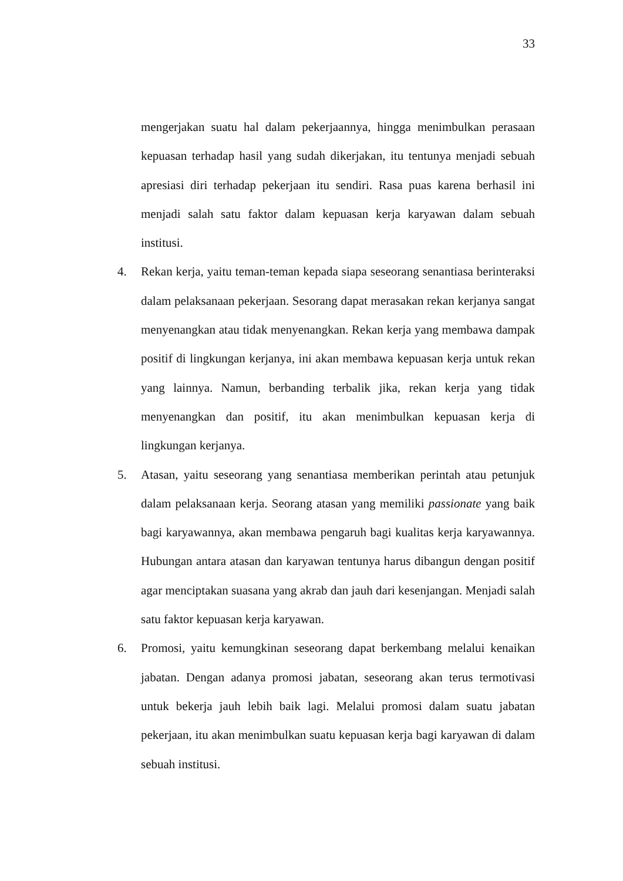33
mengerjakan suatu hal dalam pekerjaannya, hingga menimbulkan perasaan kepuasan terhadap hasil yang sudah dikerjakan, itu tentunya menjadi sebuah apresiasi diri terhadap pekerjaan itu sendiri. Rasa puas karena berhasil ini menjadi salah satu faktor dalam kepuasan kerja karyawan dalam sebuah institusi.
4. Rekan kerja, yaitu teman-teman kepada siapa seseorang senantiasa berinteraksi dalam pelaksanaan pekerjaan. Sesorang dapat merasakan rekan kerjanya sangat menyenangkan atau tidak menyenangkan. Rekan kerja yang membawa dampak positif di lingkungan kerjanya, ini akan membawa kepuasan kerja untuk rekan yang lainnya. Namun, berbanding terbalik jika, rekan kerja yang tidak menyenangkan dan positif, itu akan menimbulkan kepuasan kerja di lingkungan kerjanya.
5. Atasan, yaitu seseorang yang senantiasa memberikan perintah atau petunjuk dalam pelaksanaan kerja. Seorang atasan yang memiliki passionate yang baik bagi karyawannya, akan membawa pengaruh bagi kualitas kerja karyawannya. Hubungan antara atasan dan karyawan tentunya harus dibangun dengan positif agar menciptakan suasana yang akrab dan jauh dari kesenjangan. Menjadi salah satu faktor kepuasan kerja karyawan.
6. Promosi, yaitu kemungkinan seseorang dapat berkembang melalui kenaikan jabatan. Dengan adanya promosi jabatan, seseorang akan terus termotivasi untuk bekerja jauh lebih baik lagi. Melalui promosi dalam suatu jabatan pekerjaan, itu akan menimbulkan suatu kepuasan kerja bagi karyawan di dalam sebuah institusi.